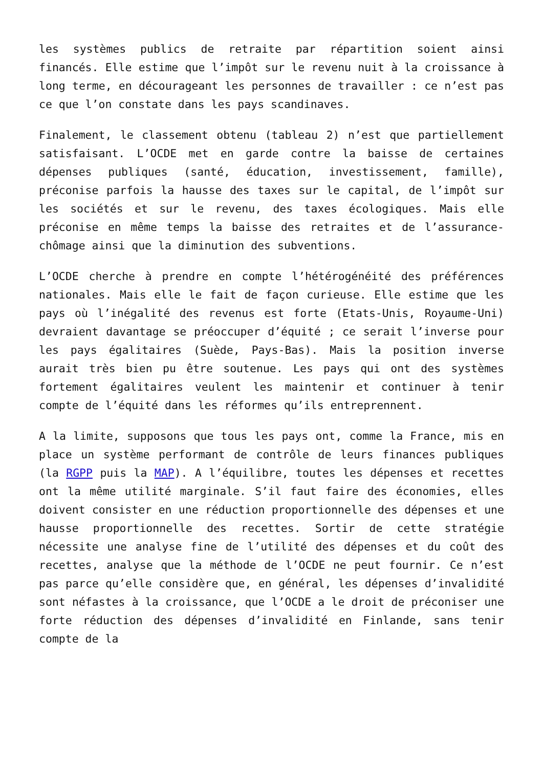les systèmes publics de retraite par répartition soient ainsi financés. Elle estime que l’impôt sur le revenu nuit à la croissance à long terme, en décourageant les personnes de travailler : ce n’est pas ce que l’on constate dans les pays scandinaves.
Finalement, le classement obtenu (tableau 2) n’est que partiellement satisfaisant. L’OCDE met en garde contre la baisse de certaines dépenses publiques (santé, éducation, investissement, famille), préconise parfois la hausse des taxes sur le capital, de l’impôt sur les sociétés et sur le revenu, des taxes écologiques. Mais elle préconise en même temps la baisse des retraites et de l’assurance-chômage ainsi que la diminution des subventions.
L’OCDE cherche à prendre en compte l’hétérogénéité des préférences nationales. Mais elle le fait de façon curieuse. Elle estime que les pays où l’inégalité des revenus est forte (Etats-Unis, Royaume-Uni) devraient davantage se préoccuper d’équité ; ce serait l’inverse pour les pays égalitaires (Suède, Pays-Bas). Mais la position inverse aurait très bien pu être soutenue. Les pays qui ont des systèmes fortement égalitaires veulent les maintenir et continuer à tenir compte de l’équité dans les réformes qu’ils entreprennent.
A la limite, supposons que tous les pays ont, comme la France, mis en place un système performant de contrôle de leurs finances publiques (la RGPP puis la MAP). A l’équilibre, toutes les dépenses et recettes ont la même utilité marginale. S’il faut faire des économies, elles doivent consister en une réduction proportionnelle des dépenses et une hausse proportionnelle des recettes. Sortir de cette stratégie nécessite une analyse fine de l’utilité des dépenses et du coût des recettes, analyse que la méthode de l’OCDE ne peut fournir. Ce n’est pas parce qu’elle considère que, en général, les dépenses d’invalidité sont néfastes à la croissance, que l’OCDE a le droit de préconiser une forte réduction des dépenses d’invalidité en Finlande, sans tenir compte de la